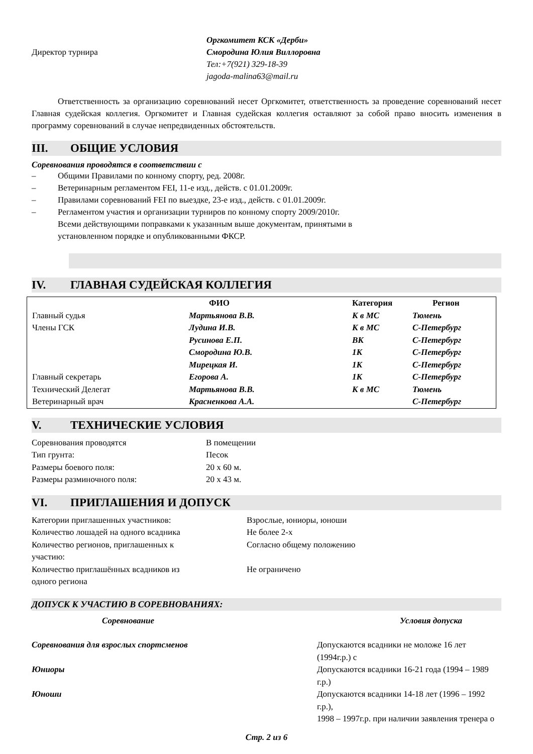Директор турнира
Оргкомитет КСК «Дерби»
Смородина Юлия Виллоровна
Тел:+7(921) 329-18-39
jagoda-malina63@mail.ru
Ответственность за организацию соревнований несет Оргкомитет, ответственность за проведение соревнований несет Главная судейская коллегия. Оргкомитет и Главная судейская коллегия оставляют за собой право вносить изменения в программу соревнований в случае непредвиденных обстоятельств.
III. ОБЩИЕ УСЛОВИЯ
Соревнования проводятся в соответствии с
– Общими Правилами по конному спорту, ред. 2008г.
– Ветеринарным регламентом FEI, 11-е изд., действ. с 01.01.2009г.
– Правилами соревнований FEI по выездке, 23-е изд., действ. с 01.01.2009г.
– Регламентом участия и организации турниров по конному спорту 2009/2010г.
Всеми действующими поправками к указанным выше документам, принятыми в
установленном порядке и опубликованными ФКСР.
IV. ГЛАВНАЯ СУДЕЙСКАЯ КОЛЛЕГИЯ
| | ФИО | Категория | Регион |
| --- | --- | --- | --- |
| Главный судья | Мартьянова В.В. | К в МС | Тюмень |
| Члены ГСК | Лудина И.В. | К в МС | С-Петербург |
| | Русинова Е.П. | ВК | С-Петербург |
| | Смородина Ю.В. | 1К | С-Петербург |
| | Мирецкая И. | 1К | С-Петербург |
| Главный секретарь | Егорова А. | 1К | С-Петербург |
| Технический Делегат | Мартьянова В.В. | К в МС | Тюмень |
| Ветеринарный врач | Красненкова А.А. | | С-Петербург |
V. ТЕХНИЧЕСКИЕ УСЛОВИЯ
| Соревнования проводятся | В помещении |
| Тип грунта: | Песок |
| Размеры боевого поля: | 20 х 60 м. |
| Размеры разминочного поля: | 20 х 43 м. |
VI. ПРИГЛАШЕНИЯ И ДОПУСК
| Категории приглашенных участников: | Взрослые, юниоры, юноши |
| Количество лошадей на одного всадника | Не более 2-х |
| Количество регионов, приглашенных к участию: | Согласно общему положению |
| Количество приглашённых всадников из одного региона | Не ограничено |
ДОПУСК К УЧАСТИЮ В СОРЕВНОВАНИЯХ:
| Соревнование | Условия допуска |
| --- | --- |
| Соревнования для взрослых спортсменов | Допускаются всадники не моложе 16 лет (1994г.р.) с |
| Юниоры | Допускаются всадники 16-21 года (1994 – 1989 г.р.) |
| Юноши | Допускаются всадники 14-18 лет (1996 – 1992 г.р.), 1998 – 1997г.р. при наличии заявления тренера о |
Стр. 2 из 6